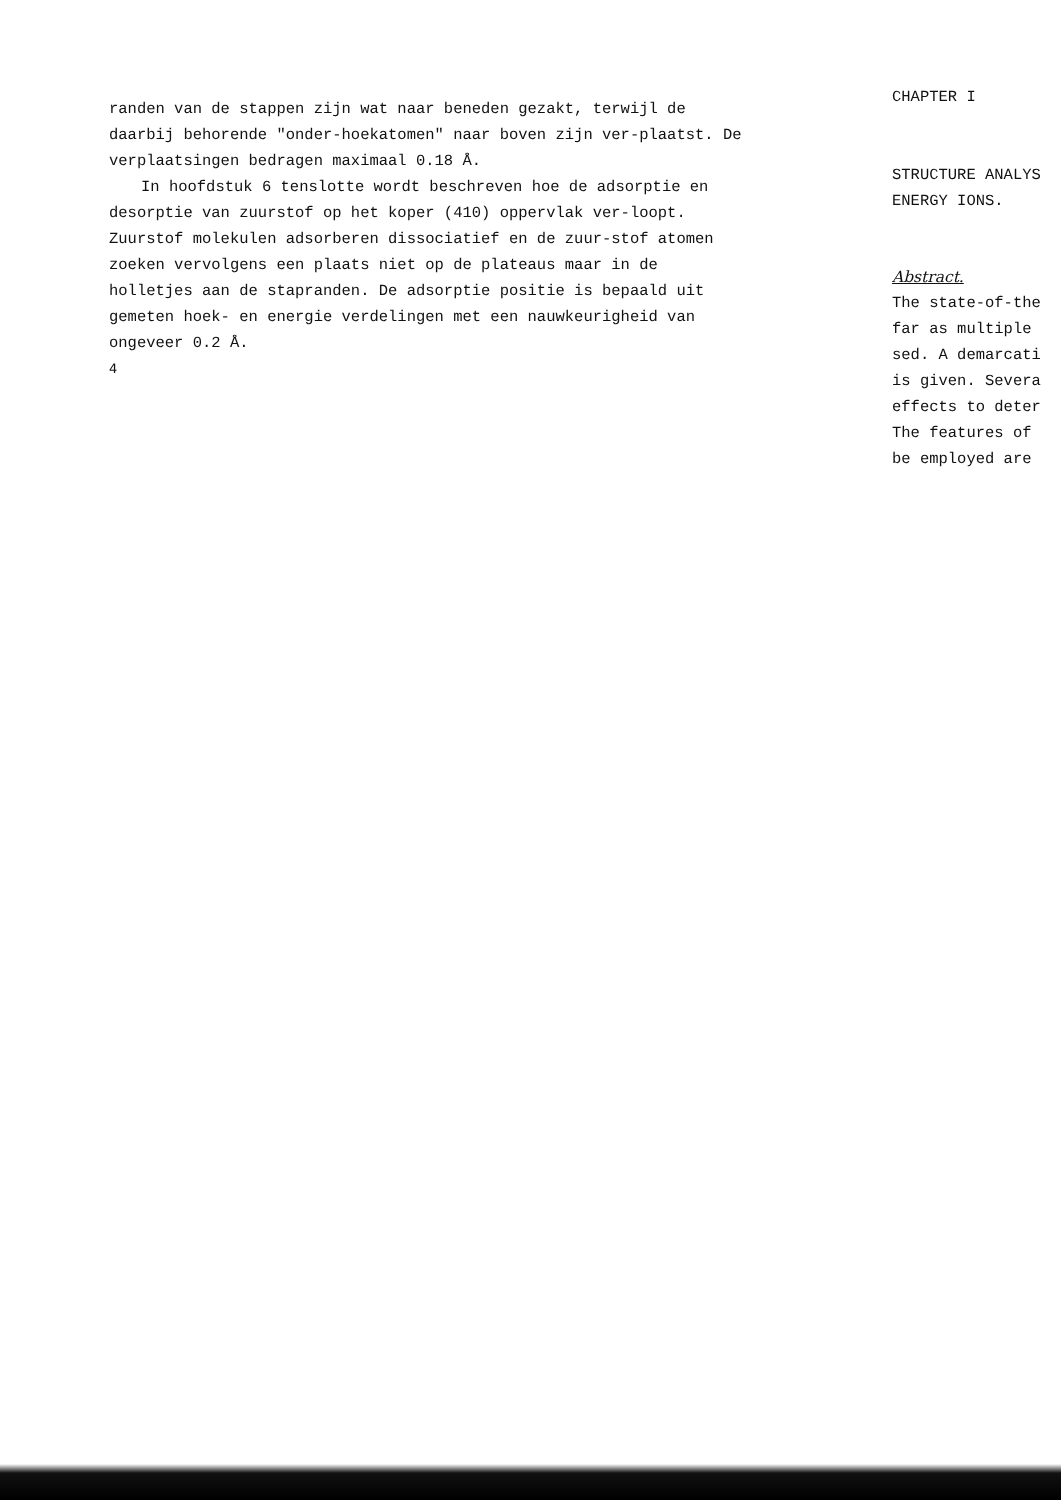randen van de stappen zijn wat naar beneden gezakt, terwijl de daarbij behorende "onder-hoekatomen" naar boven zijn ver-plaatst. De verplaatsingen bedragen maximaal 0.18 Å.
In hoofdstuk 6 tenslotte wordt beschreven hoe de adsorptie en desorptie van zuurstof op het koper (410) oppervlak ver-loopt. Zuurstof molekulen adsorberen dissociatief en de zuur-stof atomen zoeken vervolgens een plaats niet op de plateaus maar in de holletjes aan de stapranden. De adsorptie positie is bepaald uit gemeten hoek- en energie verdelingen met een nauwkeurigheid van ongeveer 0.2 Å.
4
CHAPTER I
STRUCTURE ANALYS
ENERGY IONS.
Abstract.
The state-of-the
far as multiple
sed. A demarcati
is given. Severa
effects to deter
The features of
be employed are